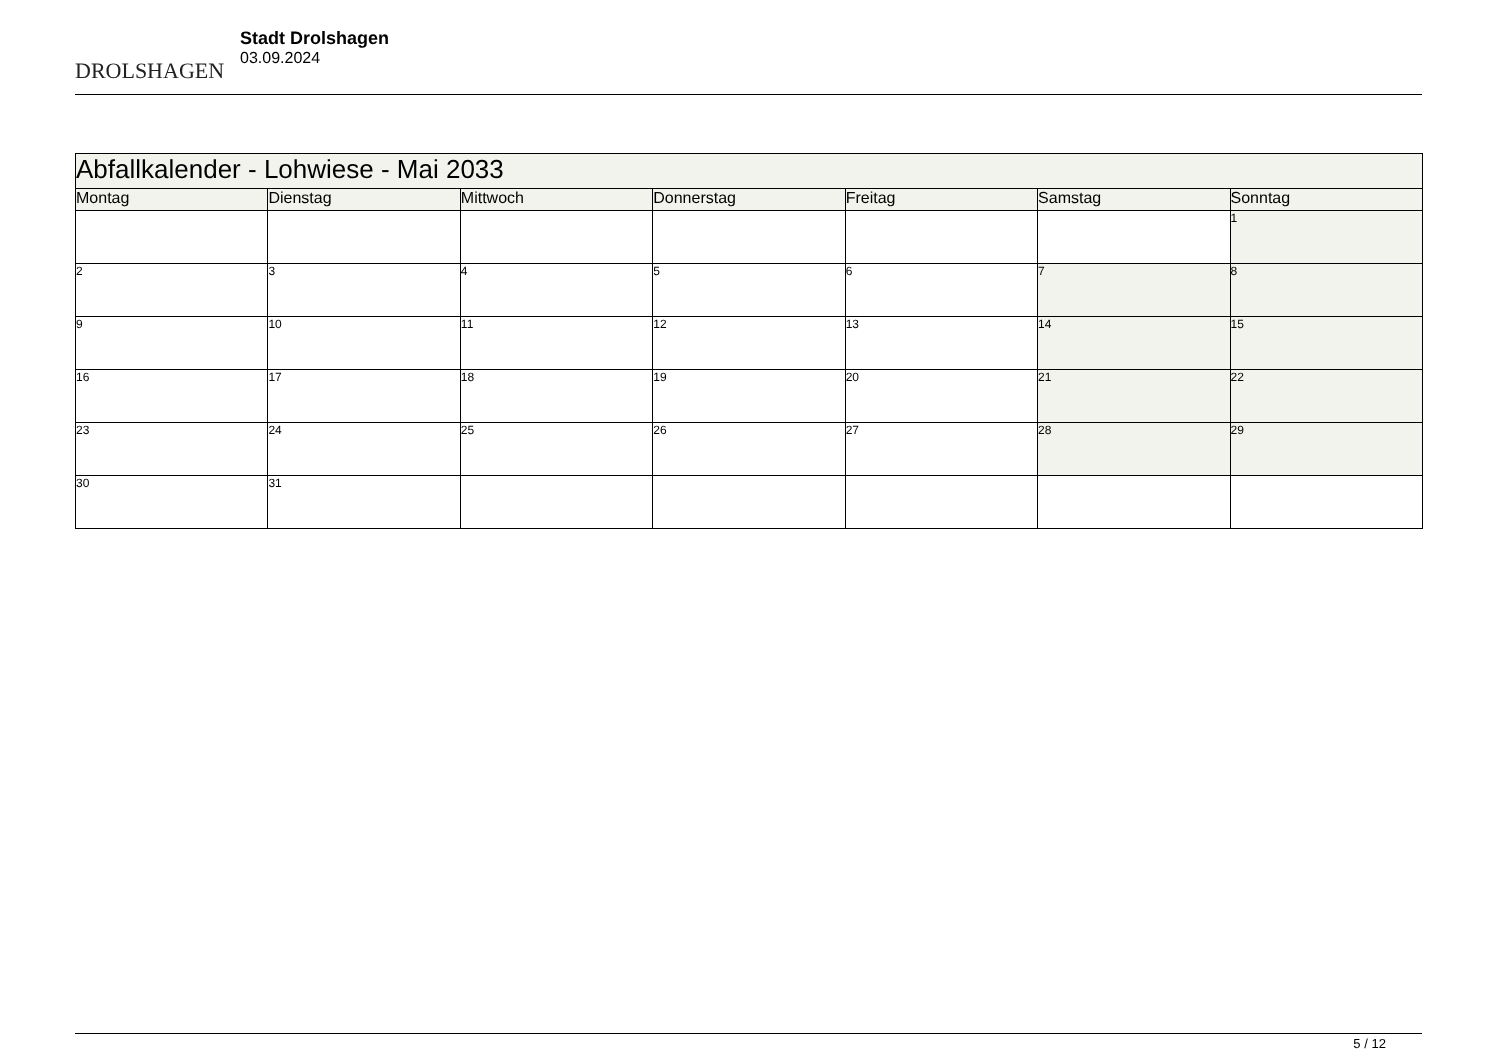DROLSHAGEN
Stadt Drolshagen
03.09.2024
| Abfallkalender - Lohwiese - Mai 2033 | | | | | | |
| --- | --- | --- | --- | --- | --- | --- |
| Montag | Dienstag | Mittwoch | Donnerstag | Freitag | Samstag | Sonntag |
| | | | | | | 1 |
| 2 | 3 | 4 | 5 | 6 | 7 | 8 |
| 9 | 10 | 11 | 12 | 13 | 14 | 15 |
| 16 | 17 | 18 | 19 | 20 | 21 | 22 |
| 23 | 24 | 25 | 26 | 27 | 28 | 29 |
| 30 | 31 | | | | | |
5 / 12